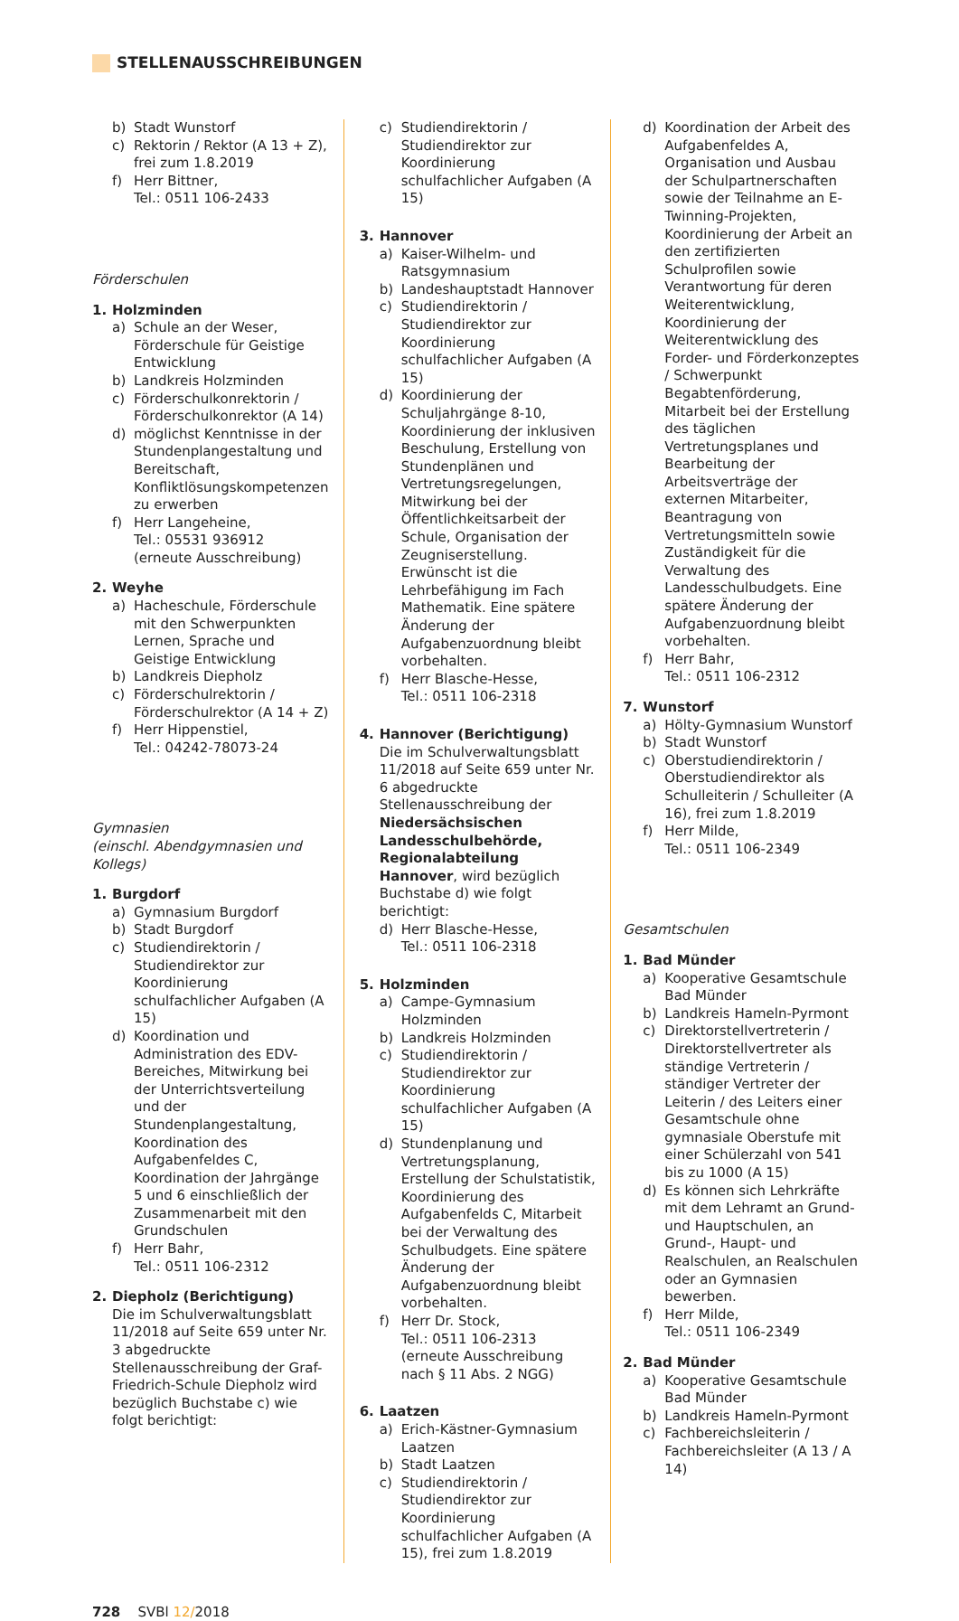STELLENAUSSCHREIBUNGEN
b) Stadt Wunstorf
c) Rektorin / Rektor (A 13 + Z), frei zum 1.8.2019
f) Herr Bittner,
Tel.: 0511 106-2433
Förderschulen
1. Holzminden
a) Schule an der Weser, Förderschule für Geistige Entwicklung
b) Landkreis Holzminden
c) Förderschulkonrektorin / Förderschulkonrektor (A 14)
d) möglichst Kenntnisse in der Stundenplangestaltung und Bereitschaft, Konfliktlösungskompetenzen zu erwerben
f) Herr Langeheine,
Tel.: 05531 936912
(erneute Ausschreibung)
2. Weyhe
a) Hacheschule, Förderschule mit den Schwerpunkten Lernen, Sprache und Geistige Entwicklung
b) Landkreis Diepholz
c) Förderschulrektorin / Förderschulrektor (A 14 + Z)
f) Herr Hippenstiel,
Tel.: 04242-78073-24
Gymnasien
(einschl. Abendgymnasien und Kollegs)
1. Burgdorf
a) Gymnasium Burgdorf
b) Stadt Burgdorf
c) Studiendirektorin / Studiendirektor zur Koordinierung schulfachlicher Aufgaben (A 15)
d) Koordination und Administration des EDV- Bereiches, Mitwirkung bei der Unterrichtsverteilung und der Stundenplangestaltung, Koordination des Aufgabenfeldes C, Koordination der Jahrgänge 5 und 6 einschließlich der Zusammenarbeit mit den Grundschulen
f) Herr Bahr,
Tel.: 0511 106-2312
2. Diepholz (Berichtigung)
Die im Schulverwaltungsblatt 11/2018 auf Seite 659 unter Nr. 3 abgedruckte Stellenausschreibung der Graf-Friedrich-Schule Diepholz wird bezüglich Buchstabe c) wie folgt berichtigt:
c) Studiendirektorin / Studiendirektor zur Koordinierung schulfachlicher Aufgaben (A 15)
3. Hannover
a) Kaiser-Wilhelm- und Ratsgymnasium
b) Landeshauptstadt Hannover
c) Studiendirektorin / Studiendirektor zur Koordinierung schulfachlicher Aufgaben (A 15)
d) Koordinierung der Schuljahrgänge 8-10, Koordinierung der inklusiven Beschulung, Erstellung von Stundenplänen und Vertretungsregelungen, Mitwirkung bei der Öffentlichkeitsarbeit der Schule, Organisation der Zeugniserstellung. Erwünscht ist die Lehrbefähigung im Fach Mathematik. Eine spätere Änderung der Aufgabenzuordnung bleibt vorbehalten.
f) Herr Blasche-Hesse,
Tel.: 0511 106-2318
4. Hannover (Berichtigung)
Die im Schulverwaltungsblatt 11/2018 auf Seite 659 unter Nr. 6 abgedruckte Stellenausschreibung der Niedersächsischen Landesschulbehörde, Regionalabteilung Hannover, wird bezüglich Buchstabe d) wie folgt berichtigt:
d) Herr Blasche-Hesse,
Tel.: 0511 106-2318
5. Holzminden
a) Campe-Gymnasium Holzminden
b) Landkreis Holzminden
c) Studiendirektorin / Studiendirektor zur Koordinierung schulfachlicher Aufgaben (A 15)
d) Stundenplanung und Vertretungsplanung, Erstellung der Schulstatistik, Koordinierung des Aufgabenfelds C, Mitarbeit bei der Verwaltung des Schulbudgets. Eine spätere Änderung der Aufgabenzuordnung bleibt vorbehalten.
f) Herr Dr. Stock,
Tel.: 0511 106-2313
(erneute Ausschreibung nach § 11 Abs. 2 NGG)
6. Laatzen
a) Erich-Kästner-Gymnasium Laatzen
b) Stadt Laatzen
c) Studiendirektorin / Studiendirektor zur Koordinierung schulfachlicher Aufgaben (A 15), frei zum 1.8.2019
d) Koordination der Arbeit des Aufgabenfeldes A, Organisation und Ausbau der Schulpartnerschaften sowie der Teilnahme an E-Twinning-Projekten, Koordinierung der Arbeit an den zertifizierten Schulprofilen sowie Verantwortung für deren Weiterentwicklung, Koordinierung der Weiterentwicklung des Forder- und Förderkonzeptes / Schwerpunkt Begabtenförderung, Mitarbeit bei der Erstellung des täglichen Vertretungsplanes und Bearbeitung der Arbeitsverträge der externen Mitarbeiter, Beantragung von Vertretungsmitteln sowie Zuständigkeit für die Verwaltung des Landesschulbudgets. Eine spätere Änderung der Aufgabenzuordnung bleibt vorbehalten.
f) Herr Bahr,
Tel.: 0511 106-2312
7. Wunstorf
a) Hölty-Gymnasium Wunstorf
b) Stadt Wunstorf
c) Oberstudiendirektorin / Oberstudiendirektor als Schulleiterin / Schulleiter (A 16), frei zum 1.8.2019
f) Herr Milde,
Tel.: 0511 106-2349
Gesamtschulen
1. Bad Münder
a) Kooperative Gesamtschule Bad Münder
b) Landkreis Hameln-Pyrmont
c) Direktorstellvertreterin / Direktorstellvertreter als ständige Vertreterin / ständiger Vertreter der Leiterin / des Leiters einer Gesamtschule ohne gymnasiale Oberstufe mit einer Schülerzahl von 541 bis zu 1000 (A 15)
d) Es können sich Lehrkräfte mit dem Lehramt an Grund- und Hauptschulen, an Grund-, Haupt- und Realschulen, an Realschulen oder an Gymnasien bewerben.
f) Herr Milde,
Tel.: 0511 106-2349
2. Bad Münder
a) Kooperative Gesamtschule Bad Münder
b) Landkreis Hameln-Pyrmont
c) Fachbereichsleiterin / Fachbereichsleiter (A 13 / A 14)
728 SVBl 12/2018